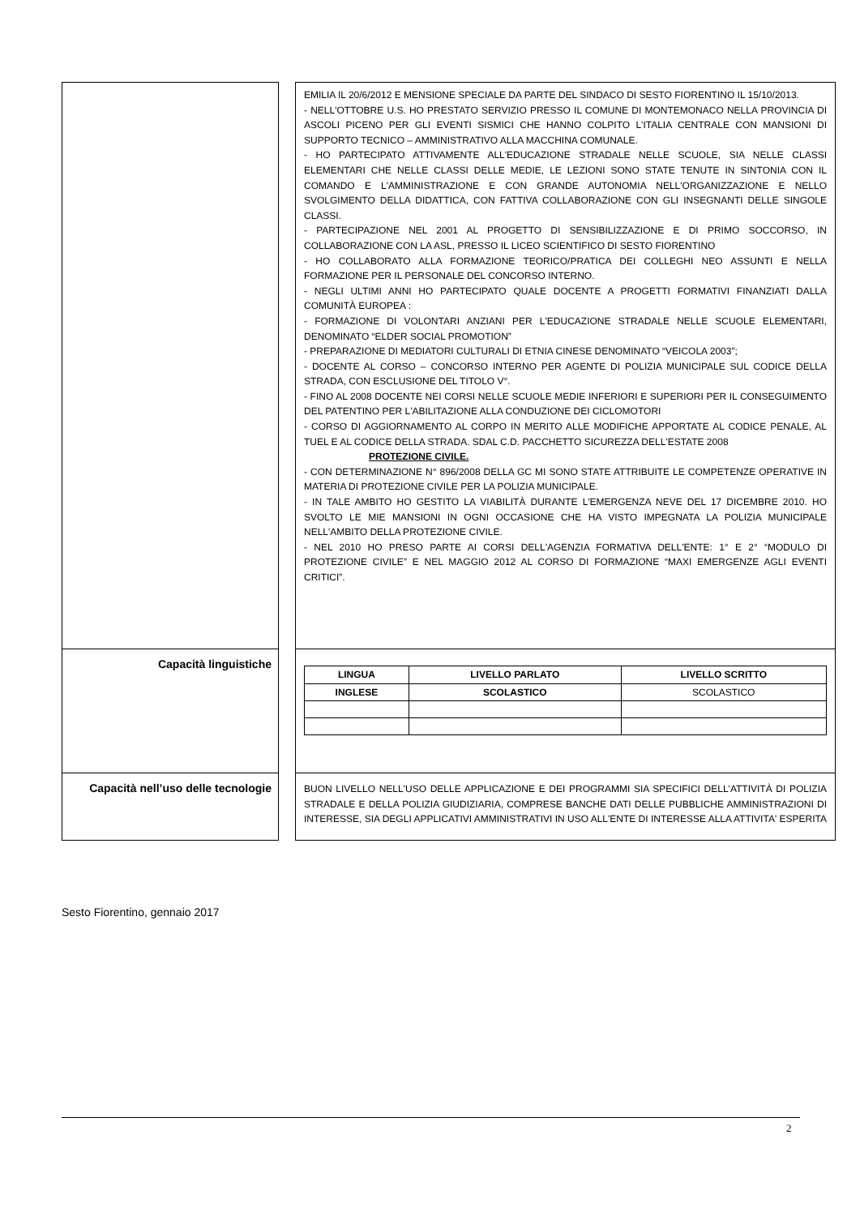EMILIA IL 20/6/2012 E MENSIONE SPECIALE DA PARTE DEL SINDACO DI SESTO FIORENTINO IL 15/10/2013.
- NELL'OTTOBRE U.S. HO PRESTATO SERVIZIO PRESSO IL COMUNE DI MONTEMONACO NELLA PROVINCIA DI ASCOLI PICENO PER GLI EVENTI SISMICI CHE HANNO COLPITO L'ITALIA CENTRALE CON MANSIONI DI SUPPORTO TECNICO – AMMINISTRATIVO ALLA MACCHINA COMUNALE.
- HO PARTECIPATO ATTIVAMENTE ALL'EDUCAZIONE STRADALE NELLE SCUOLE, SIA NELLE CLASSI ELEMENTARI CHE NELLE CLASSI DELLE MEDIE, LE LEZIONI SONO STATE TENUTE IN SINTONIA CON IL COMANDO E L'AMMINISTRAZIONE E CON GRANDE AUTONOMIA NELL'ORGANIZZAZIONE E NELLO SVOLGIMENTO DELLA DIDATTICA, CON FATTIVA COLLABORAZIONE CON GLI INSEGNANTI DELLE SINGOLE CLASSI.
- PARTECIPAZIONE NEL 2001 AL PROGETTO DI SENSIBILIZZAZIONE E DI PRIMO SOCCORSO, IN COLLABORAZIONE CON LA ASL, PRESSO IL LICEO SCIENTIFICO DI SESTO FIORENTINO
- HO COLLABORATO ALLA FORMAZIONE TEORICO/PRATICA DEI COLLEGHI NEO ASSUNTI E NELLA FORMAZIONE PER IL PERSONALE DEL CONCORSO INTERNO.
- NEGLI ULTIMI ANNI HO PARTECIPATO QUALE DOCENTE A PROGETTI FORMATIVI FINANZIATI DALLA COMUNITÀ EUROPEA :
- FORMAZIONE DI VOLONTARI ANZIANI PER L'EDUCAZIONE STRADALE NELLE SCUOLE ELEMENTARI, DENOMINATO “ELDER SOCIAL PROMOTION”
- PREPARAZIONE DI MEDIATORI CULTURALI DI ETNIA CINESE DENOMINATO “VEICOLA 2003”;
- DOCENTE AL CORSO – CONCORSO INTERNO PER AGENTE DI POLIZIA MUNICIPALE SUL CODICE DELLA STRADA, CON ESCLUSIONE DEL TITOLO V°.
- FINO AL 2008 DOCENTE NEI CORSI NELLE SCUOLE MEDIE INFERIORI E SUPERIORI PER IL CONSEGUIMENTO DEL PATENTINO PER L'ABILITAZIONE ALLA CONDUZIONE DEI CICLOMOTORI
- CORSO DI AGGIORNAMENTO AL CORPO IN MERITO ALLE MODIFICHE APPORTATE AL CODICE PENALE, AL TUEL E AL CODICE DELLA STRADA. SDAL C.D. PACCHETTO SICUREZZA DELL'ESTATE 2008
PROTEZIONE CIVILE.
- CON DETERMINAZIONE N° 896/2008 DELLA GC MI SONO STATE ATTRIBUITE LE COMPETENZE OPERATIVE IN MATERIA DI PROTEZIONE CIVILE PER LA POLIZIA MUNICIPALE.
- IN TALE AMBITO HO GESTITO LA VIABILITÀ DURANTE L'EMERGENZA NEVE DEL 17 DICEMBRE 2010. HO SVOLTO LE MIE MANSIONI IN OGNI OCCASIONE CHE HA VISTO IMPEGNATA LA POLIZIA MUNICIPALE NELL'AMBITO DELLA PROTEZIONE CIVILE.
- NEL 2010 HO PRESO PARTE AI CORSI DELL'AGENZIA FORMATIVA DELL'ENTE: 1° E 2° “MODULO DI PROTEZIONE CIVILE” E NEL MAGGIO 2012 AL CORSO DI FORMAZIONE “MAXI EMERGENZE AGLI EVENTI CRITICI”.
Capacità linguistiche
| LINGUA | LIVELLO PARLATO | LIVELLO SCRITTO |
| --- | --- | --- |
| INGLESE | SCOLASTICO | SCOLASTICO |
Capacità nell’uso delle tecnologie
BUON LIVELLO NELL'USO DELLE APPLICAZIONE E DEI PROGRAMMI SIA SPECIFICI DELL'ATTIVITÀ DI POLIZIA STRADALE E DELLA POLIZIA GIUDIZIARIA, COMPRESE BANCHE DATI DELLE PUBBLICHE AMMINISTRAZIONI DI INTERESSE, SIA DEGLI APPLICATIVI AMMINISTRATIVI IN USO ALL'ENTE DI INTERESSE ALLA ATTIVITA' ESPERITA
Sesto Fiorentino, gennaio 2017
2